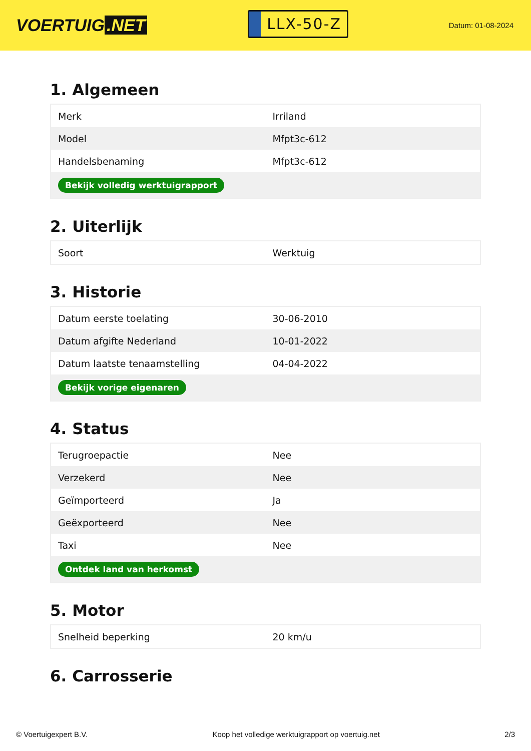VOERTUIG.NET
LLX-50-Z
Datum: 01-08-2024
1. Algemeen
| Merk | Irriland |
| Model | Mfpt3c-612 |
| Handelsbenaming | Mfpt3c-612 |
| Bekijk volledig werktuigrapport | |
2. Uiterlijk
| Soort | Werktuig |
3. Historie
| Datum eerste toelating | 30-06-2010 |
| Datum afgifte Nederland | 10-01-2022 |
| Datum laatste tenaamstelling | 04-04-2022 |
| Bekijk vorige eigenaren | |
4. Status
| Terugroepactie | Nee |
| Verzekerd | Nee |
| Geïmporteerd | Ja |
| Geëxporteerd | Nee |
| Taxi | Nee |
| Ontdek land van herkomst | |
5. Motor
| Snelheid beperking | 20 km/u |
6. Carrosserie
© Voertuigexpert B.V. Koop het volledige werktuigrapport op voertuig.net 2/3